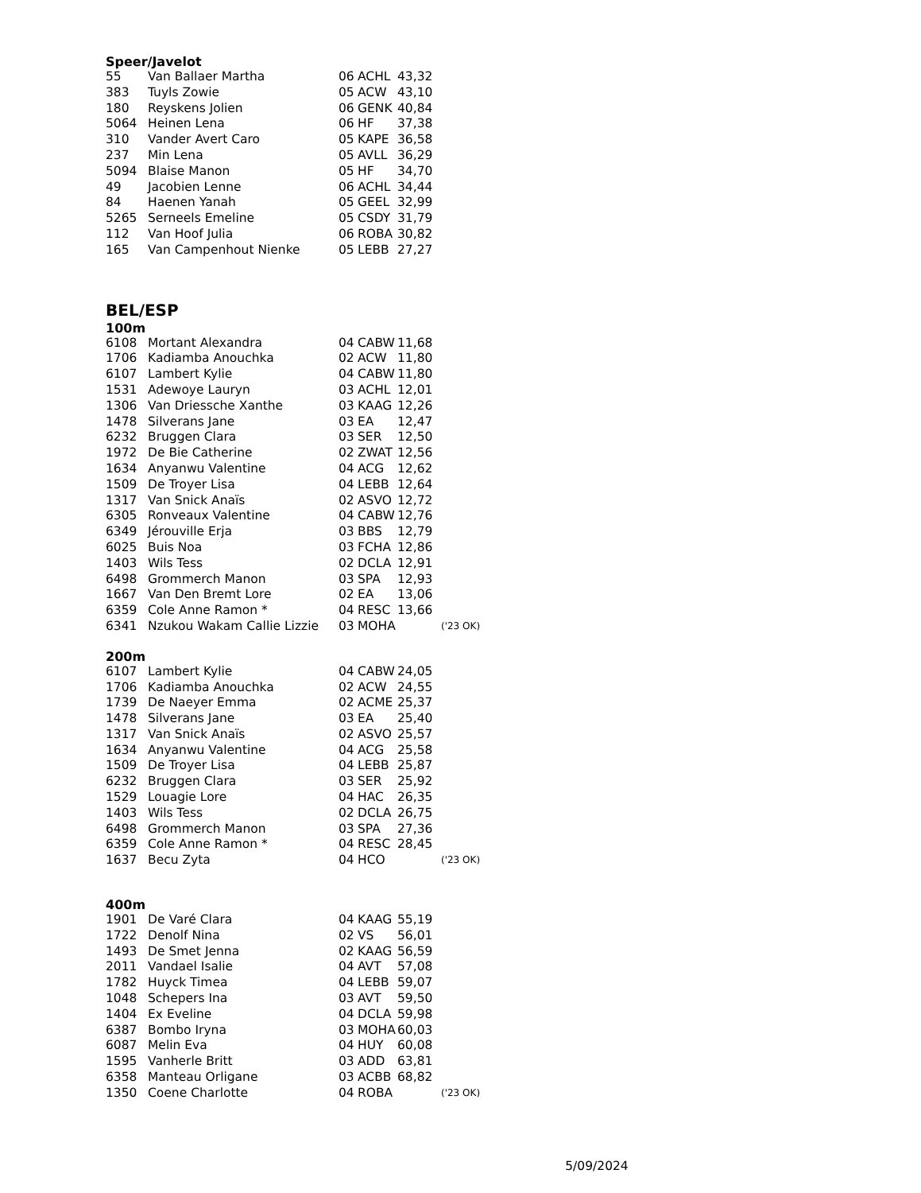Speer/Javelot
| 55 | Van Ballaer Martha | 06 | ACHL | 43,32 |
| 383 | Tuyls Zowie | 05 | ACW | 43,10 |
| 180 | Reyskens Jolien | 06 | GENK | 40,84 |
| 5064 | Heinen Lena | 06 | HF | 37,38 |
| 310 | Vander Avert Caro | 05 | KAPE | 36,58 |
| 237 | Min Lena | 05 | AVLL | 36,29 |
| 5094 | Blaise Manon | 05 | HF | 34,70 |
| 49 | Jacobien Lenne | 06 | ACHL | 34,44 |
| 84 | Haenen Yanah | 05 | GEEL | 32,99 |
| 5265 | Serneels Emeline | 05 | CSDY | 31,79 |
| 112 | Van Hoof Julia | 06 | ROBA | 30,82 |
| 165 | Van Campenhout Nienke | 05 | LEBB | 27,27 |
BEL/ESP
100m
| 6108 | Mortant Alexandra | 04 | CABW | 11,68 | |
| 1706 | Kadiamba Anouchka | 02 | ACW | 11,80 | |
| 6107 | Lambert Kylie | 04 | CABW | 11,80 | |
| 1531 | Adewoye Lauryn | 03 | ACHL | 12,01 | |
| 1306 | Van Driessche Xanthe | 03 | KAAG | 12,26 | |
| 1478 | Silverans Jane | 03 | EA | 12,47 | |
| 6232 | Bruggen Clara | 03 | SER | 12,50 | |
| 1972 | De Bie Catherine | 02 | ZWAT | 12,56 | |
| 1634 | Anyanwu Valentine | 04 | ACG | 12,62 | |
| 1509 | De Troyer Lisa | 04 | LEBB | 12,64 | |
| 1317 | Van Snick Anaïs | 02 | ASVO | 12,72 | |
| 6305 | Ronveaux Valentine | 04 | CABW | 12,76 | |
| 6349 | Jérouville Erja | 03 | BBS | 12,79 | |
| 6025 | Buis Noa | 03 | FCHA | 12,86 | |
| 1403 | Wils Tess | 02 | DCLA | 12,91 | |
| 6498 | Grommerch Manon | 03 | SPA | 12,93 | |
| 1667 | Van Den Bremt Lore | 02 | EA | 13,06 | |
| 6359 | Cole Anne Ramon * | 04 | RESC | 13,66 | |
| 6341 | Nzukou Wakam Callie Lizzie | 03 | MOHA | | ('23 OK) |
200m
| 6107 | Lambert Kylie | 04 | CABW | 24,05 | |
| 1706 | Kadiamba Anouchka | 02 | ACW | 24,55 | |
| 1739 | De Naeyer Emma | 02 | ACME | 25,37 | |
| 1478 | Silverans Jane | 03 | EA | 25,40 | |
| 1317 | Van Snick Anaïs | 02 | ASVO | 25,57 | |
| 1634 | Anyanwu Valentine | 04 | ACG | 25,58 | |
| 1509 | De Troyer Lisa | 04 | LEBB | 25,87 | |
| 6232 | Bruggen Clara | 03 | SER | 25,92 | |
| 1529 | Louagie Lore | 04 | HAC | 26,35 | |
| 1403 | Wils Tess | 02 | DCLA | 26,75 | |
| 6498 | Grommerch Manon | 03 | SPA | 27,36 | |
| 6359 | Cole Anne Ramon * | 04 | RESC | 28,45 | |
| 1637 | Becu Zyta | 04 | HCO | | ('23 OK) |
400m
| 1901 | De Varé Clara | 04 | KAAG | 55,19 | |
| 1722 | Denolf Nina | 02 | VS | 56,01 | |
| 1493 | De Smet Jenna | 02 | KAAG | 56,59 | |
| 2011 | Vandael Isalie | 04 | AVT | 57,08 | |
| 1782 | Huyck Timea | 04 | LEBB | 59,07 | |
| 1048 | Schepers Ina | 03 | AVT | 59,50 | |
| 1404 | Ex Eveline | 04 | DCLA | 59,98 | |
| 6387 | Bombo Iryna | 03 | MOHA | 60,03 | |
| 6087 | Melin Eva | 04 | HUY | 60,08 | |
| 1595 | Vanherle Britt | 03 | ADD | 63,81 | |
| 6358 | Manteau Orligane | 03 | ACBB | 68,82 | |
| 1350 | Coene Charlotte | 04 | ROBA | | ('23 OK) |
5/09/2024